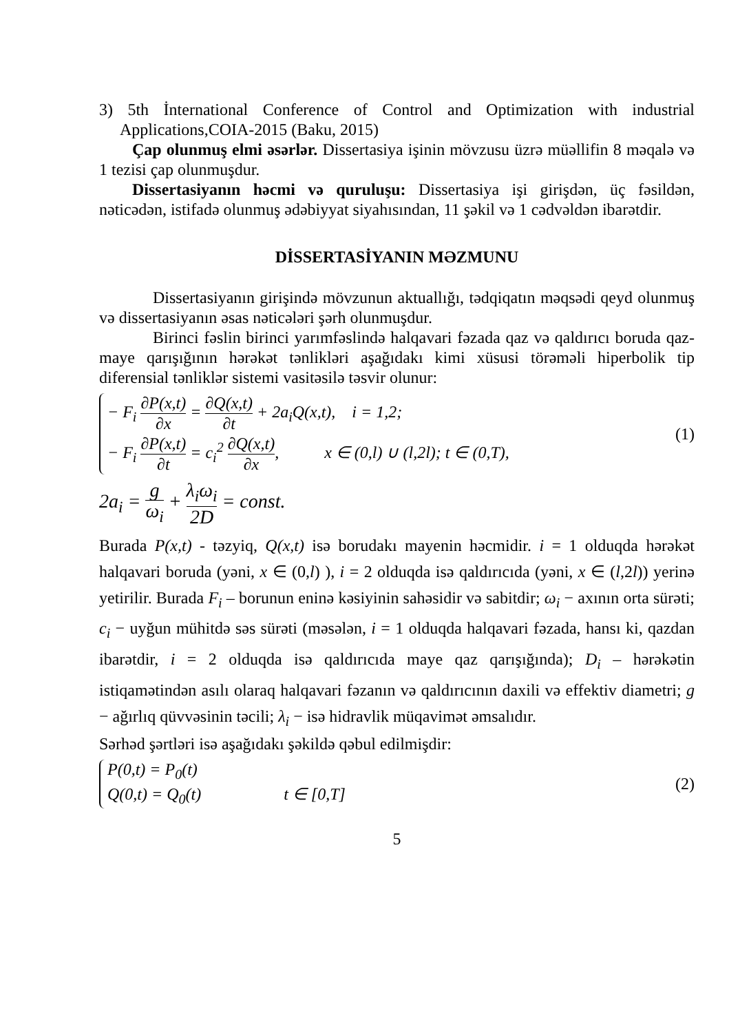3) 5th İnternational Conference of Control and Optimization with industrial Applications,COIA-2015 (Baku, 2015)
Çap olunmuş elmi əsərlər. Dissertasiya işinin mövzusu üzrə müəllifin 8 məqalə və 1 tezisi çap olunmuşdur.
Dissertasiyanın həcmi və quruluşu: Dissertasiya işi girişdən, üç fəsildən, nəticədən, istifadə olunmuş ədəbiyyat siyahısından, 11 şəkil və 1 cədvəldən ibarətdir.
DİSSERTASİYANIN MƏZMUNU
Dissertasiyanın girişində mövzunun aktuallığı, tədqiqatın məqsədi qeyd olunmuş və dissertasiyanın əsas nəticələri şərh olunmuşdur.
Birinci fəslin birinci yarımfəslində halqavari fəzada qaz və qaldırıcı boruda qaz-maye qarışığının hərəkət tənlikləri aşağıdakı kimi xüsusi törəməli hiperbolik tip diferensial tənliklər sistemi vasitəsilə təsvir olunur:
− F<sub>i</sub> ∂P(x,t) ∂x = ∂Q(x,t) ∂t + 2a<sub>i</sub>Q(x,t), i = 1,2;
− F<sub>i</sub> ∂P(x,t) ∂t = c<sub>i</sub><sup>2</sup> ∂Q(x,t) ∂x, x ∈ (0,l) ∪ (l,2l); t ∈ (0,T),
(1)
2a<sub>i</sub> = g ω<sub>i</sub> + λ<sub>i</sub>ω<sub>i</sub> 2D = const.
Burada P(x,t) - təzyiq, Q(x,t) isə borudakı mayenin həcmidir. i = 1 olduqda hərəkət halqavari boruda (yəni, x ∈ (0,l) ), i = 2 olduqda isə qaldırıcıda (yəni, x ∈ (l,2l)) yerinə yetirilir. Burada F<sub>i</sub> – borunun eninə kəsiyinin sahəsidir və sabitdir; ω<sub>i</sub> − axının orta sürəti; c<sub>i</sub> − uyğun mühitdə səs sürəti (məsələn, i = 1 olduqda halqavari fəzada, hansı ki, qazdan ibarətdir, i = 2 olduqda isə qaldırıcıda maye qaz qarışığında); D<sub>i</sub> – hərəkətin istiqamətindən asılı olaraq halqavari fəzanın və qaldırıcının daxili və effektiv diametri; g − ağırlıq qüvvəsinin təcili; λ<sub>i</sub> − isə hidravlik müqavimət əmsalıdır.
Sərhəd şərtləri isə aşağıdakı şəkildə qəbul edilmişdir:
P(0,t) = P<sub>0</sub>(t)
Q(0,t) = Q<sub>0</sub>(t) t ∈ [0,T]
(2)
5